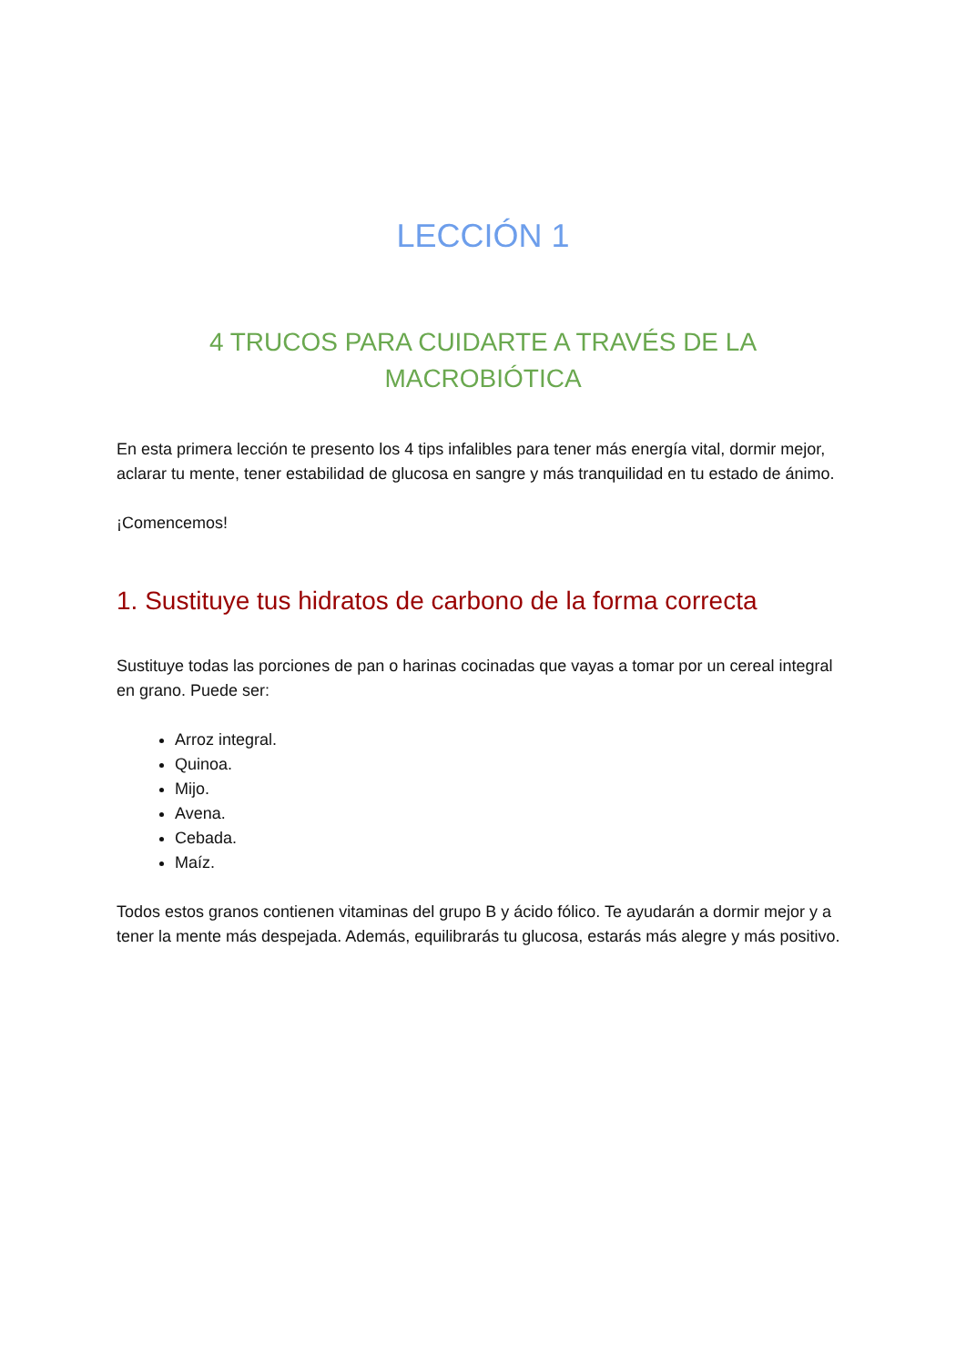LECCIÓN 1
4 TRUCOS PARA CUIDARTE A TRAVÉS DE LA
MACROBIÓTICA
En esta primera lección te presento los 4 tips infalibles para tener más energía vital, dormir mejor, aclarar tu mente, tener estabilidad de glucosa en sangre y más tranquilidad en tu estado de ánimo.
¡Comencemos!
1. Sustituye tus hidratos de carbono de la forma correcta
Sustituye todas las porciones de pan o harinas cocinadas que vayas a tomar por un cereal integral en grano. Puede ser:
Arroz integral.
Quinoa.
Mijo.
Avena.
Cebada.
Maíz.
Todos estos granos contienen vitaminas del grupo B y ácido fólico. Te ayudarán a dormir mejor y a tener la mente más despejada. Además, equilibrarás tu glucosa, estarás más alegre y más positivo.